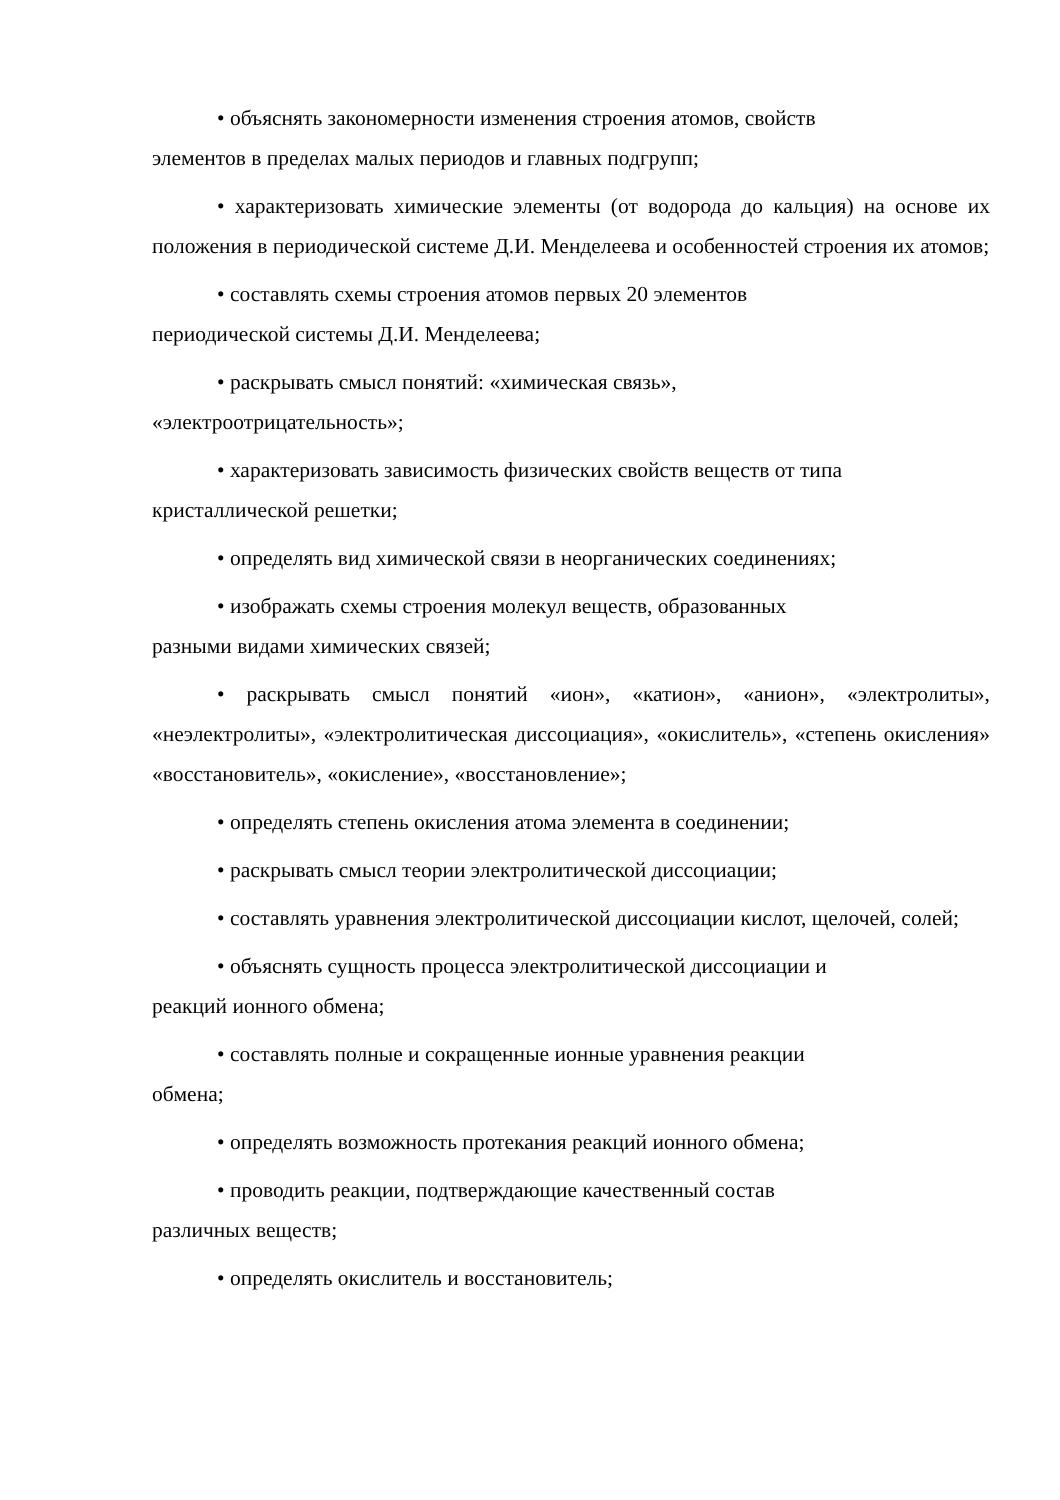• объяснять закономерности изменения строения атомов, свойств
элементов в пределах малых периодов и главных подгрупп;
• характеризовать химические элементы (от водорода до кальция) на основе их положения в периодической системе Д.И. Менделеева и особенностей строения их атомов;
• составлять схемы строения атомов первых 20 элементов
периодической системы Д.И. Менделеева;
• раскрывать смысл понятий: «химическая связь»,
«электроотрицательность»;
• характеризовать зависимость физических свойств веществ от типа
кристаллической решетки;
• определять вид химической связи в неорганических соединениях;
• изображать схемы строения молекул веществ, образованных
разными видами химических связей;
• раскрывать смысл понятий «ион», «катион», «анион», «электролиты», «неэлектролиты», «электролитическая диссоциация», «окислитель», «степень окисления» «восстановитель», «окисление», «восстановление»;
• определять степень окисления атома элемента в соединении;
• раскрывать смысл теории электролитической диссоциации;
• составлять уравнения электролитической диссоциации кислот, щелочей, солей;
• объяснять сущность процесса электролитической диссоциации и
реакций ионного обмена;
• составлять полные и сокращенные ионные уравнения реакции
обмена;
• определять возможность протекания реакций ионного обмена;
• проводить реакции, подтверждающие качественный состав
различных веществ;
• определять окислитель и восстановитель;